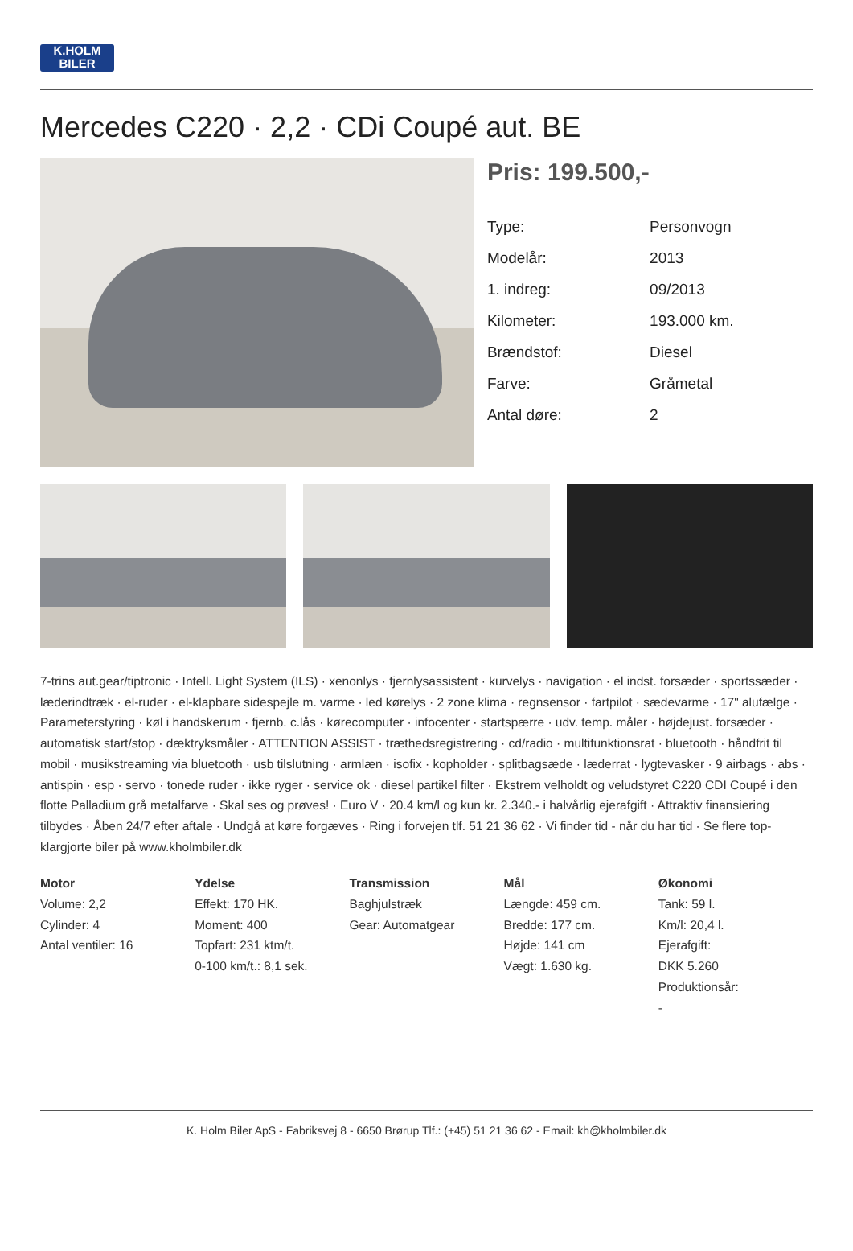K.HOLM
BILER
Mercedes C220 · 2,2 · CDi Coupé aut. BE
Pris: 199.500,-
| Type: | Personvogn |
| Modelår: | 2013 |
| 1. indreg: | 09/2013 |
| Kilometer: | 193.000 km. |
| Brændstof: | Diesel |
| Farve: | Gråmetal |
| Antal døre: | 2 |
7-trins aut.gear/tiptronic · Intell. Light System (ILS) · xenonlys · fjernlysassistent · kurvelys · navigation · el indst. forsæder · sportssæder · læderindtræk · el-ruder · el-klapbare sidespejle m. varme · led kørelys · 2 zone klima · regnsensor · fartpilot · sædevarme · 17" alufælge · Parameterstyring · køl i handskerum · fjernb. c.lås · kørecomputer · infocenter · startspærre · udv. temp. måler · højdejust. forsæder · automatisk start/stop · dæktryksmåler · ATTENTION ASSIST · træthedsregistrering · cd/radio · multifunktionsrat · bluetooth · håndfrit til mobil · musikstreaming via bluetooth · usb tilslutning · armlæn · isofix · kopholder · splitbagsæde · læderrat · lygtevasker · 9 airbags · abs · antispin · esp · servo · tonede ruder · ikke ryger · service ok · diesel partikel filter · Ekstrem velholdt og veludstyret C220 CDI Coupé i den flotte Palladium grå metalfarve · Skal ses og prøves! · Euro V · 20.4 km/l og kun kr. 2.340.- i halvårlig ejerafgift · Attraktiv finansiering tilbydes · Åben 24/7 efter aftale · Undgå at køre forgæves · Ring i forvejen tlf. 51 21 36 62 · Vi finder tid - når du har tid · Se flere top-klargjorte biler på www.kholmbiler.dk
Motor
Volume: 2,2
Cylinder: 4
Antal ventiler: 16
Ydelse
Effekt: 170 HK.
Moment: 400
Topfart: 231 ktm/t.
0-100 km/t.: 8,1 sek.
Transmission
Baghjulstræk
Gear: Automatgear
Mål
Længde: 459 cm.
Bredde: 177 cm.
Højde: 141 cm
Vægt: 1.630 kg.
Økonomi
Tank: 59 l.
Km/l: 20,4 l.
Ejerafgift:
DKK 5.260
Produktionsår:
-
K. Holm Biler ApS - Fabriksvej 8 - 6650 Brørup Tlf.: (+45) 51 21 36 62 - Email: kh@kholmbiler.dk